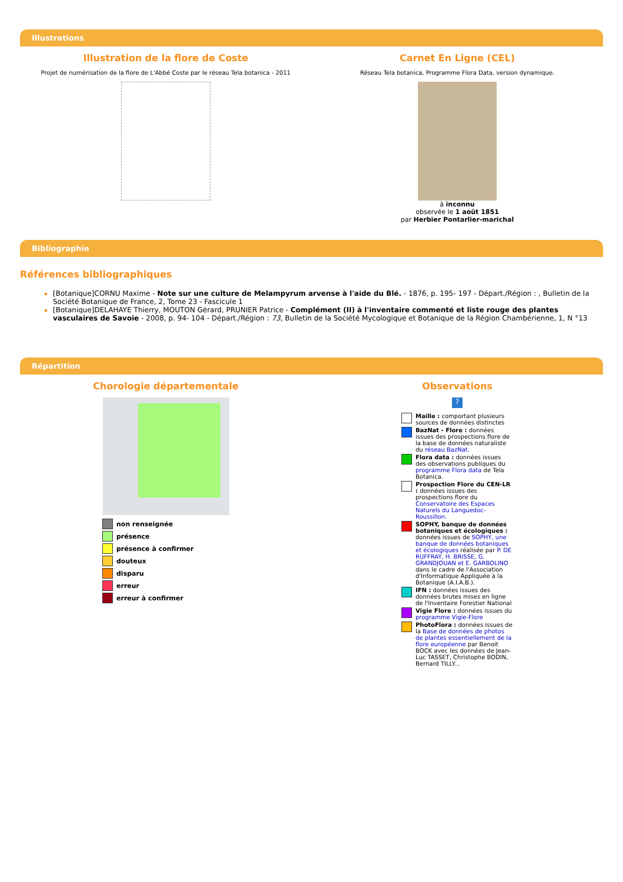Illustrations
Illustration de la flore de Coste
Projet de numérisation de la flore de L'Abbé Coste par le réseau Tela botanica - 2011
Carnet En Ligne (CEL)
Réseau Tela botanica, Programme Flora Data, version dynamique.
à inconnu
observée le 1 août 1851
par Herbier Pontarlier-marichal
Bibliographie
Références bibliographiques
[Botanique]CORNU Maxime - Note sur une culture de Melampyrum arvense à l'aide du Blé. - 1876, p. 195- 197 - Départ./Région : , Bulletin de la Société Botanique de France, 2, Tome 23 - Fascicule 1
[Botanique]DELAHAYE Thierry, MOUTON Gérard, PRUNIER Patrice - Complément (II) à l'inventaire commenté et liste rouge des plantes vasculaires de Savoie - 2008, p. 94- 104 - Départ./Région : 73, Bulletin de la Société Mycologique et Botanique de la Région Chambérienne, 1, N °13
Répartition
Chorologie départementale
non renseignée
présence
présence à confirmer
douteux
disparu
erreur
erreur à confirmer
Observations
?
Maille : comportant plusieurs sources de données distinctes
BazNat - Flore : données issues des prospections flore de la base de données naturaliste du réseau BazNat.
Flora data : données issues des observations publiques du programme Flora data de Tela Botanica.
Prospection Flore du CEN-LR : données issues des prospections flore du Conservatoire des Espaces Naturels du Languedoc-Roussillon.
SOPHY, banque de données botaniques et écologiques : données issues de SOPHY, une banque de données botaniques et écologiques réalisée par P. DE RUFFRAY, H. BRISSE, G. GRANDJOUAN et E. GARBOLINO dans le cadre de l'Association d'Informatique Appliquée à la Botanique (A.I.A.B.).
IFN : données issues des données brutes mises en ligne de l'Inventaire Forestier National
Vigie Flore : données issues du programme Vigie-Flore
PhotoFlora : données issues de la Base de données de photos de plantes essentiellement de la flore européenne par Benoit BOCK avec les données de Jean-Luc TASSET, Christophe BODIN, Bernard TILLY...